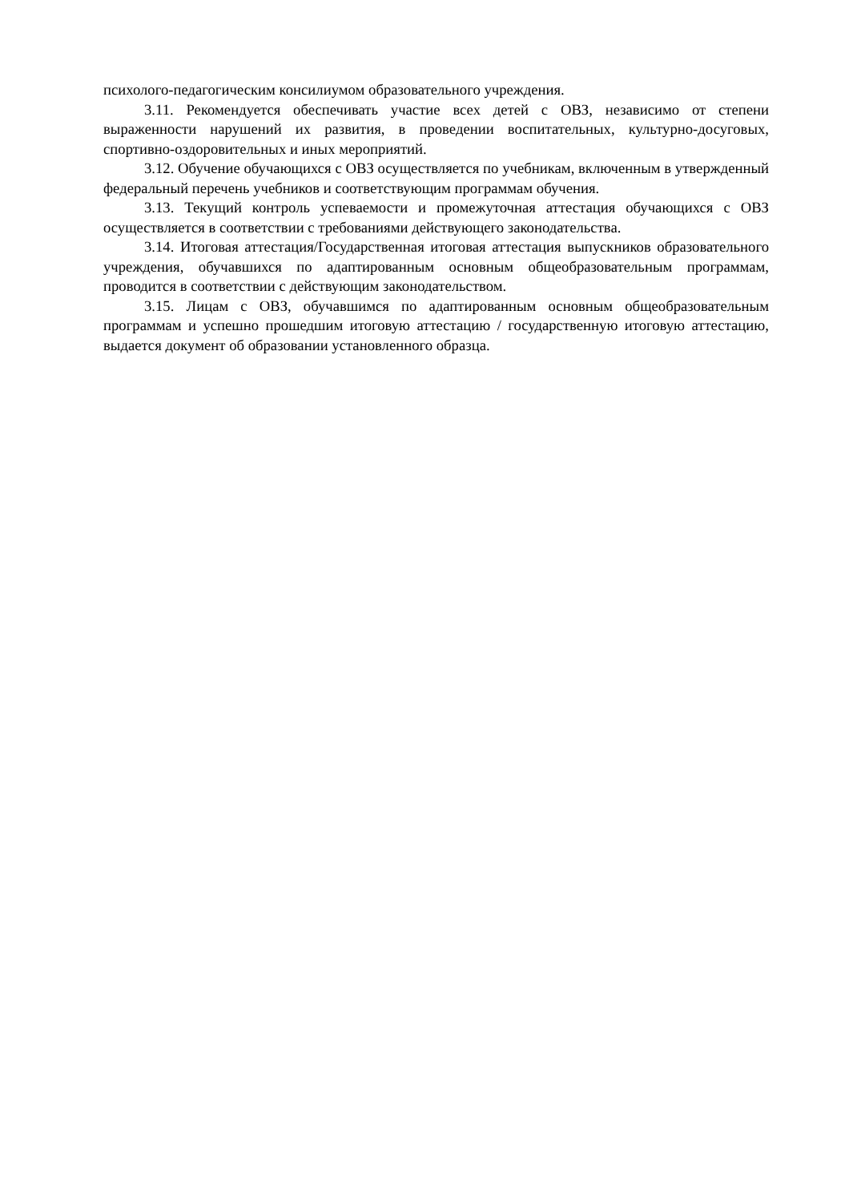психолого-педагогическим консилиумом образовательного учреждения.
3.11. Рекомендуется обеспечивать участие всех детей с ОВЗ, независимо от степени выраженности нарушений их развития, в проведении воспитательных, культурно-досуговых, спортивно-оздоровительных и иных мероприятий.
3.12. Обучение обучающихся с ОВЗ осуществляется по учебникам, включенным в утвержденный федеральный перечень учебников и соответствующим программам обучения.
3.13. Текущий контроль успеваемости и промежуточная аттестация обучающихся с ОВЗ осуществляется в соответствии с требованиями действующего законодательства.
3.14. Итоговая аттестация/Государственная итоговая аттестация выпускников образовательного учреждения, обучавшихся по адаптированным основным общеобразовательным программам, проводится в соответствии с действующим законодательством.
3.15. Лицам с ОВЗ, обучавшимся по адаптированным основным общеобразовательным программам и успешно прошедшим итоговую аттестацию / государственную итоговую аттестацию, выдается документ об образовании установленного образца.